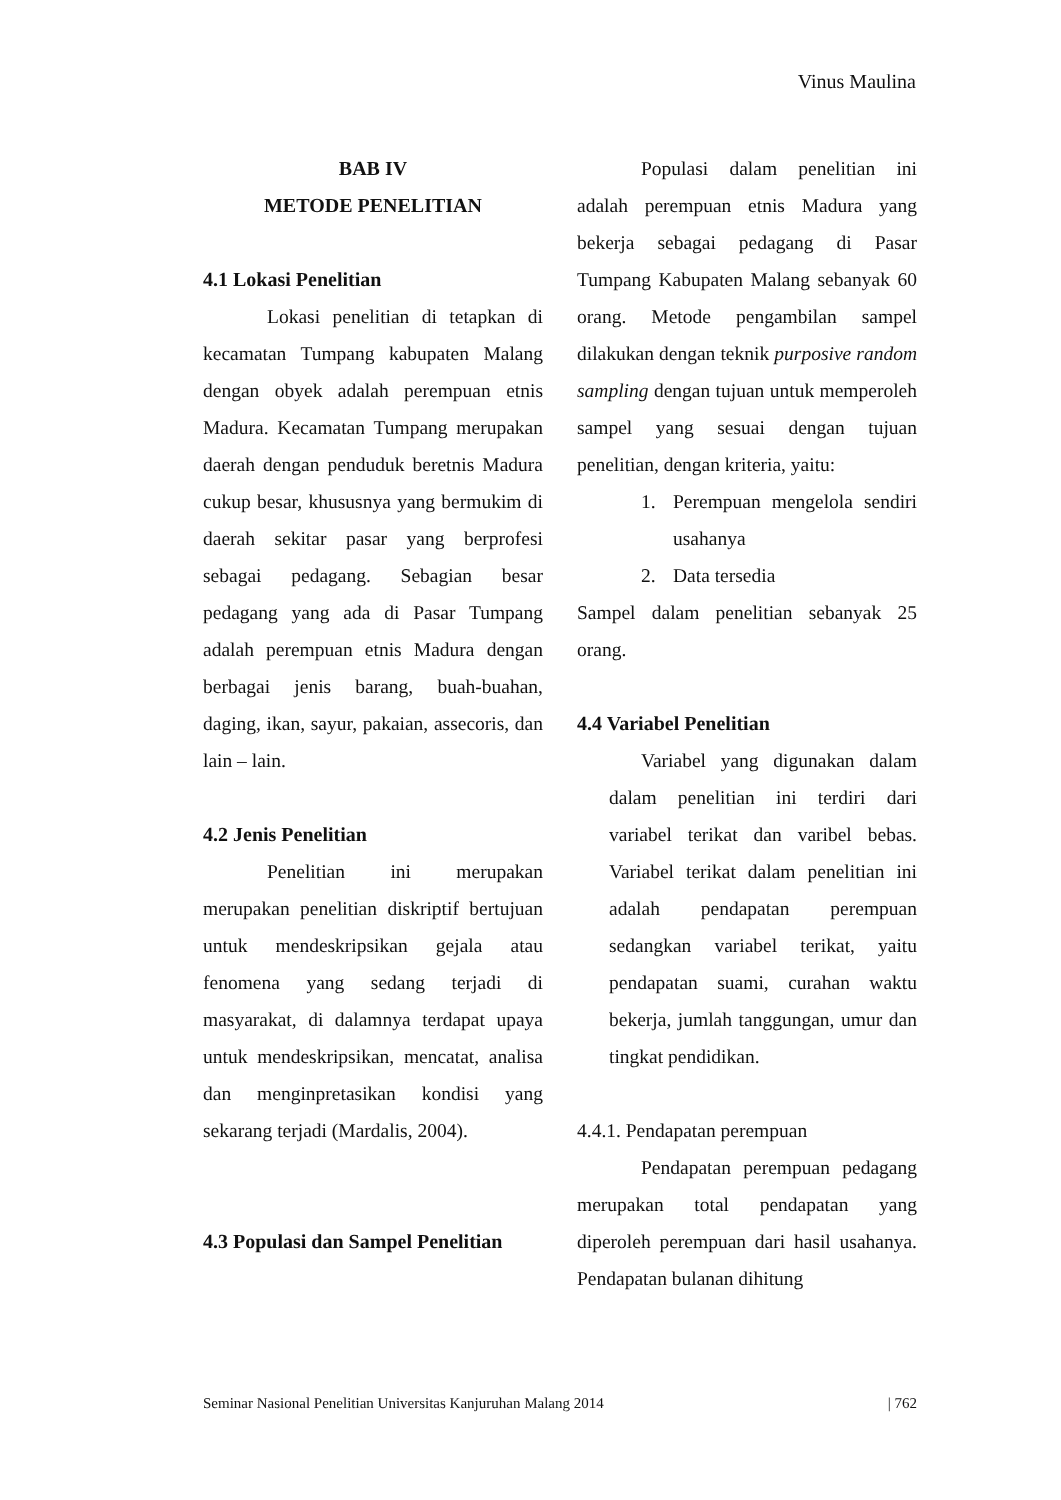Vinus Maulina
BAB IV
METODE PENELITIAN
4.1 Lokasi Penelitian
Lokasi penelitian di tetapkan di kecamatan Tumpang kabupaten Malang dengan obyek adalah perempuan etnis Madura. Kecamatan Tumpang merupakan daerah dengan penduduk beretnis Madura cukup besar, khususnya yang bermukim di daerah sekitar pasar yang berprofesi sebagai pedagang. Sebagian besar pedagang yang ada di Pasar Tumpang adalah perempuan etnis Madura dengan berbagai jenis barang, buah-buahan, daging, ikan, sayur, pakaian, assecoris, dan lain – lain.
4.2 Jenis Penelitian
Penelitian ini merupakan merupakan penelitian diskriptif bertujuan untuk mendeskripsikan gejala atau fenomena yang sedang terjadi di masyarakat, di dalamnya terdapat upaya untuk mendeskripsikan, mencatat, analisa dan menginpretasikan kondisi yang sekarang terjadi (Mardalis, 2004).
4.3 Populasi dan Sampel Penelitian
Populasi dalam penelitian ini adalah perempuan etnis Madura yang bekerja sebagai pedagang di Pasar Tumpang Kabupaten Malang sebanyak 60 orang. Metode pengambilan sampel dilakukan dengan teknik purposive random sampling dengan tujuan untuk memperoleh sampel yang sesuai dengan tujuan penelitian, dengan kriteria, yaitu:
1. Perempuan mengelola sendiri usahanya
2. Data tersedia
Sampel dalam penelitian sebanyak 25 orang.
4.4 Variabel Penelitian
Variabel yang digunakan dalam dalam penelitian ini terdiri dari variabel terikat dan varibel bebas. Variabel terikat dalam penelitian ini adalah pendapatan perempuan sedangkan variabel terikat, yaitu pendapatan suami, curahan waktu bekerja, jumlah tanggungan, umur dan tingkat pendidikan.
4.4.1. Pendapatan perempuan
Pendapatan perempuan pedagang merupakan total pendapatan yang diperoleh perempuan dari hasil usahanya. Pendapatan bulanan dihitung
Seminar Nasional Penelitian Universitas Kanjuruhan Malang 2014 | 762